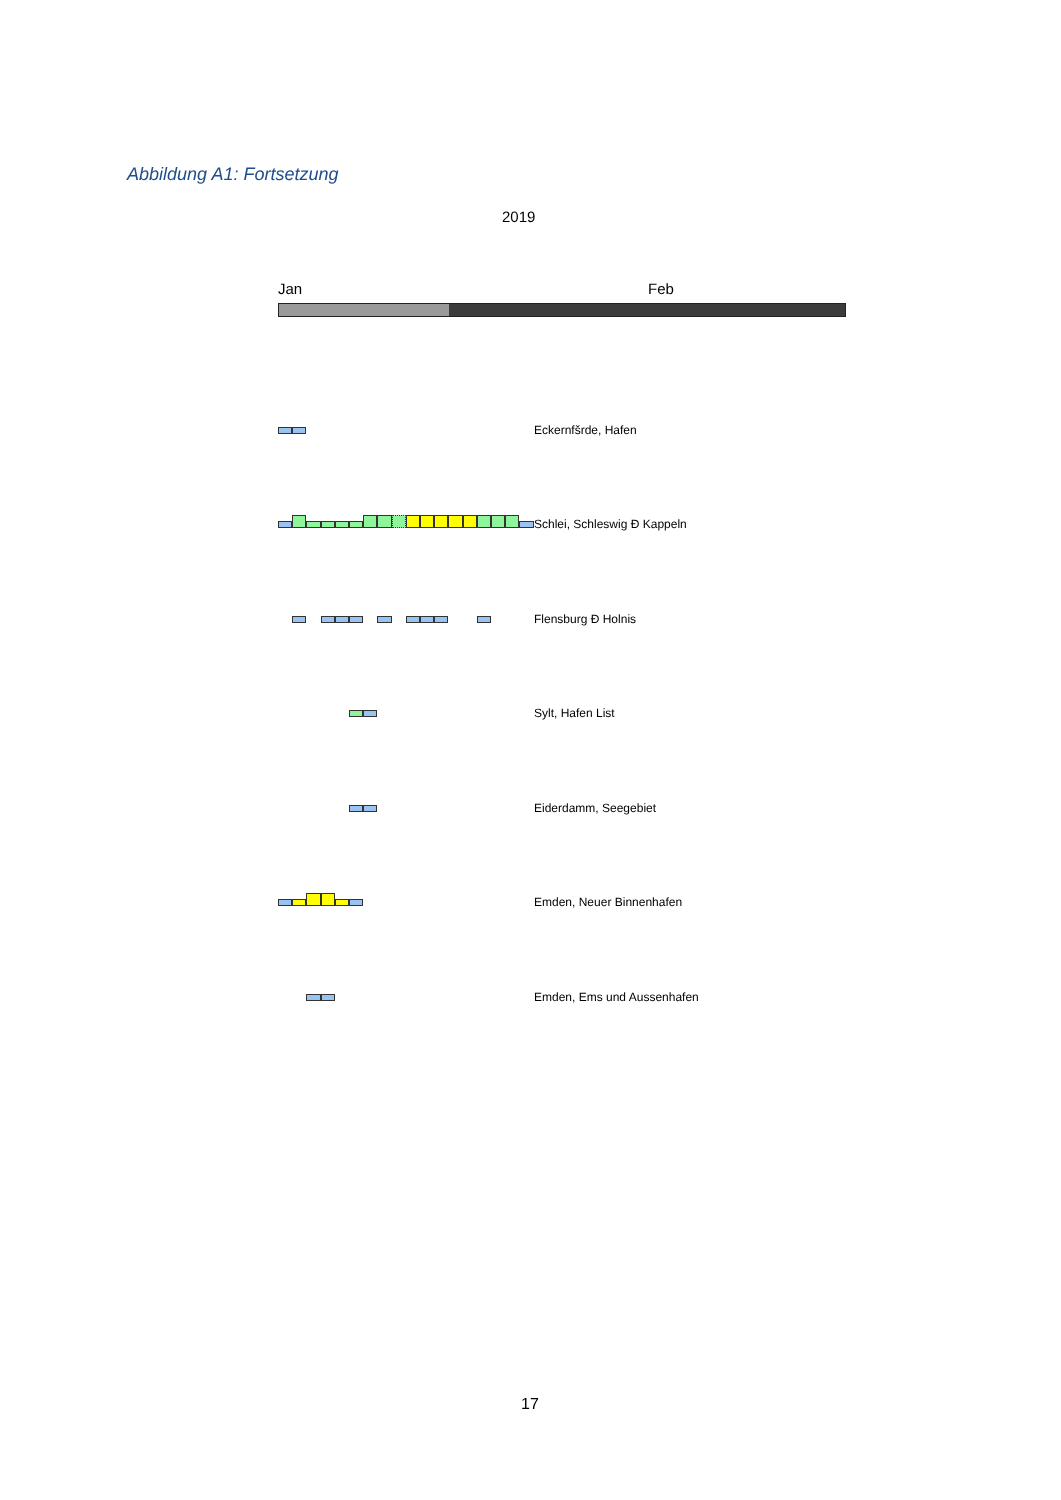Abbildung A1: Fortsetzung
2019
Jan Feb
Eckernfšrde, Hafen
Schlei, Schleswig Ð Kappeln
Flensburg Ð Holnis
Sylt, Hafen List
Eiderdamm, Seegebiet
Emden, Neuer Binnenhafen
Emden, Ems und Aussenhafen
17